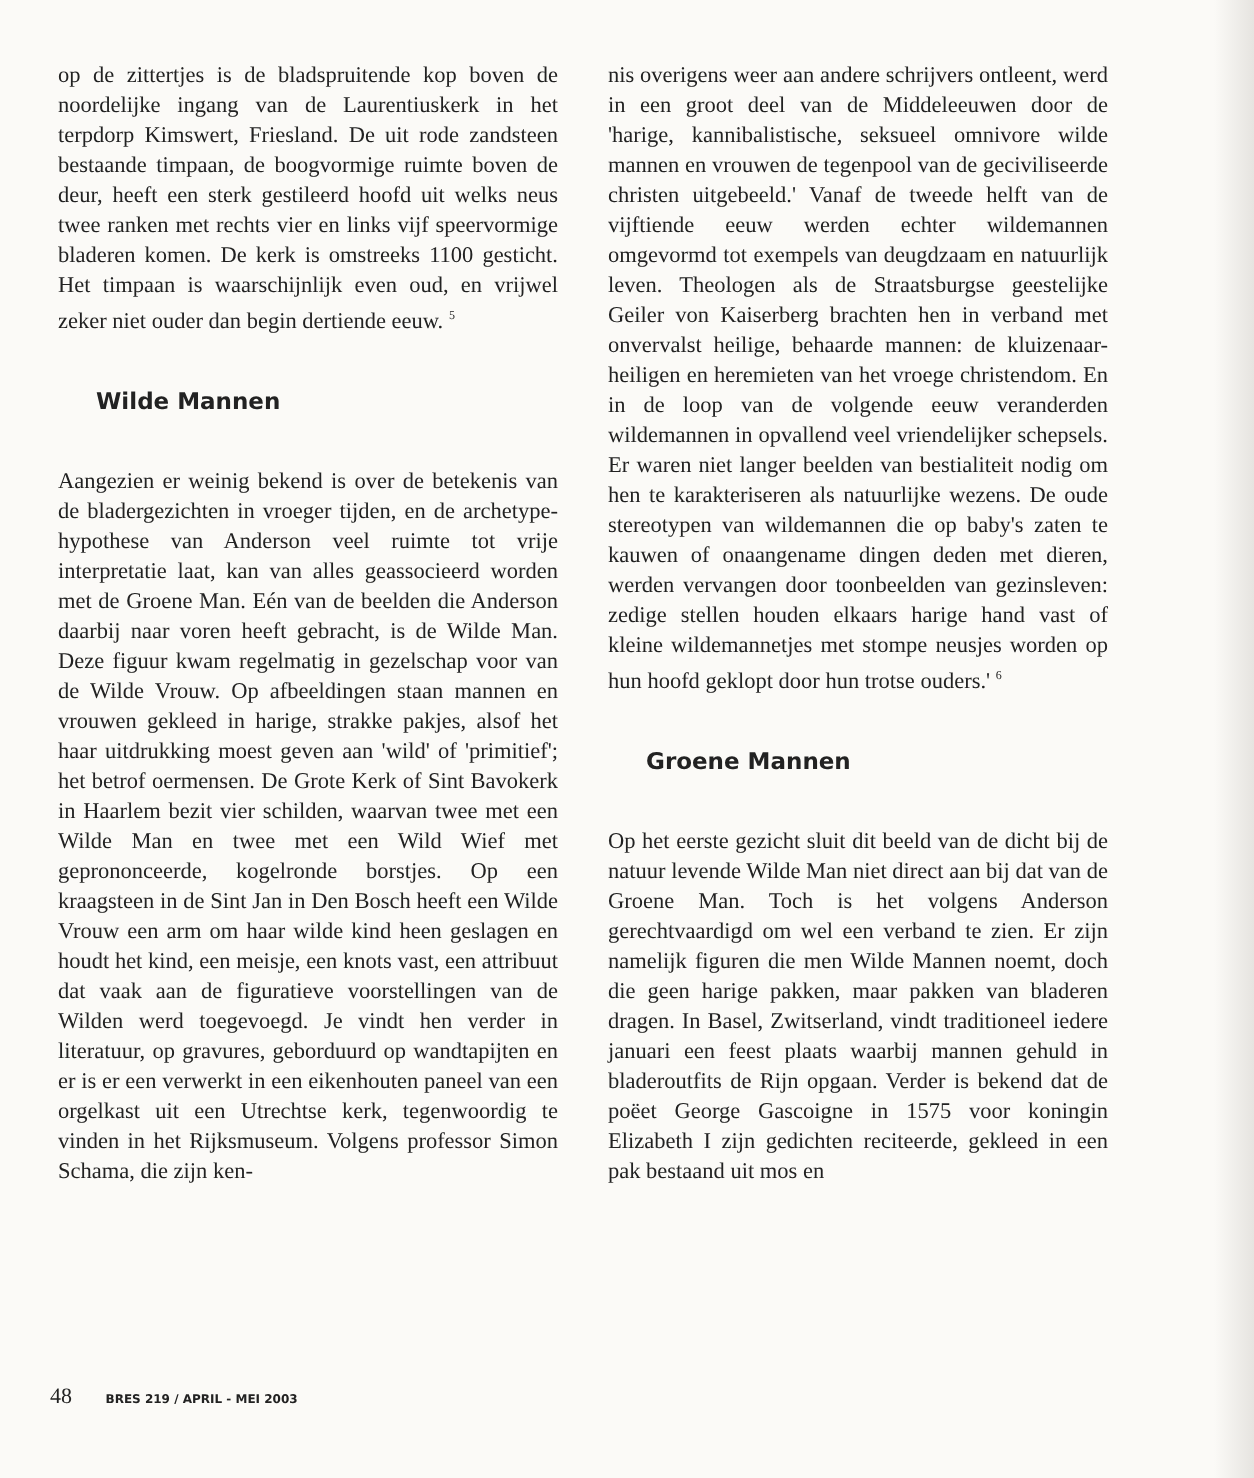op de zittertjes is de bladspruitende kop boven de noordelijke ingang van de Laurentiuskerk in het terpdorp Kimswert, Friesland. De uit rode zandsteen bestaande timpaan, de boogvormige ruimte boven de deur, heeft een sterk gestileerd hoofd uit welks neus twee ranken met rechts vier en links vijf speervormige bladeren komen. De kerk is omstreeks 1100 gesticht. Het timpaan is waarschijnlijk even oud, en vrijwel zeker niet ouder dan begin dertiende eeuw. <sup>5</sup>
Wilde Mannen
Aangezien er weinig bekend is over de betekenis van de bladergezichten in vroeger tijden, en de archetype-hypothese van Anderson veel ruimte tot vrije interpretatie laat, kan van alles geassocieerd worden met de Groene Man. Eén van de beelden die Anderson daarbij naar voren heeft gebracht, is de Wilde Man. Deze figuur kwam regelmatig in gezelschap voor van de Wilde Vrouw. Op afbeeldingen staan mannen en vrouwen gekleed in harige, strakke pakjes, alsof het haar uitdrukking moest geven aan 'wild' of 'primitief'; het betrof oermensen. De Grote Kerk of Sint Bavokerk in Haarlem bezit vier schilden, waarvan twee met een Wilde Man en twee met een Wild Wief met geprononceerde, kogelronde borstjes. Op een kraagsteen in de Sint Jan in Den Bosch heeft een Wilde Vrouw een arm om haar wilde kind heen geslagen en houdt het kind, een meisje, een knots vast, een attribuut dat vaak aan de figuratieve voorstellingen van de Wilden werd toegevoegd. Je vindt hen verder in literatuur, op gravures, geborduurd op wandtapijten en er is er een verwerkt in een eikenhouten paneel van een orgelkast uit een Utrechtse kerk, tegenwoordig te vinden in het Rijksmuseum. Volgens professor Simon Schama, die zijn ken-
nis overigens weer aan andere schrijvers ontleent, werd in een groot deel van de Middeleeuwen door de 'harige, kannibalistische, seksueel omnivore wilde mannen en vrouwen de tegenpool van de geciviliseerde christen uitgebeeld.' Vanaf de tweede helft van de vijftiende eeuw werden echter wildemannen omgevormd tot exempels van deugdzaam en natuurlijk leven. Theologen als de Straatsburgse geestelijke Geiler von Kaiserberg brachten hen in verband met onvervalst heilige, behaarde mannen: de kluizenaar-heiligen en heremieten van het vroege christendom. En in de loop van de volgende eeuw veranderden wildemannen in opvallend veel vriendelijker schepsels. Er waren niet langer beelden van bestialiteit nodig om hen te karakteriseren als natuurlijke wezens. De oude stereotypen van wildemannen die op baby's zaten te kauwen of onaangename dingen deden met dieren, werden vervangen door toonbeelden van gezinsleven: zedige stellen houden elkaars harige hand vast of kleine wildemannetjes met stompe neusjes worden op hun hoofd geklopt door hun trotse ouders.' <sup>6</sup>
Groene Mannen
Op het eerste gezicht sluit dit beeld van de dicht bij de natuur levende Wilde Man niet direct aan bij dat van de Groene Man. Toch is het volgens Anderson gerechtvaardigd om wel een verband te zien. Er zijn namelijk figuren die men Wilde Mannen noemt, doch die geen harige pakken, maar pakken van bladeren dragen. In Basel, Zwitserland, vindt traditioneel iedere januari een feest plaats waarbij mannen gehuld in bladeroutfits de Rijn opgaan. Verder is bekend dat de poëet George Gascoigne in 1575 voor koningin Elizabeth I zijn gedichten reciteerde, gekleed in een pak bestaand uit mos en
48 BRES 219 / APRIL - MEI 2003